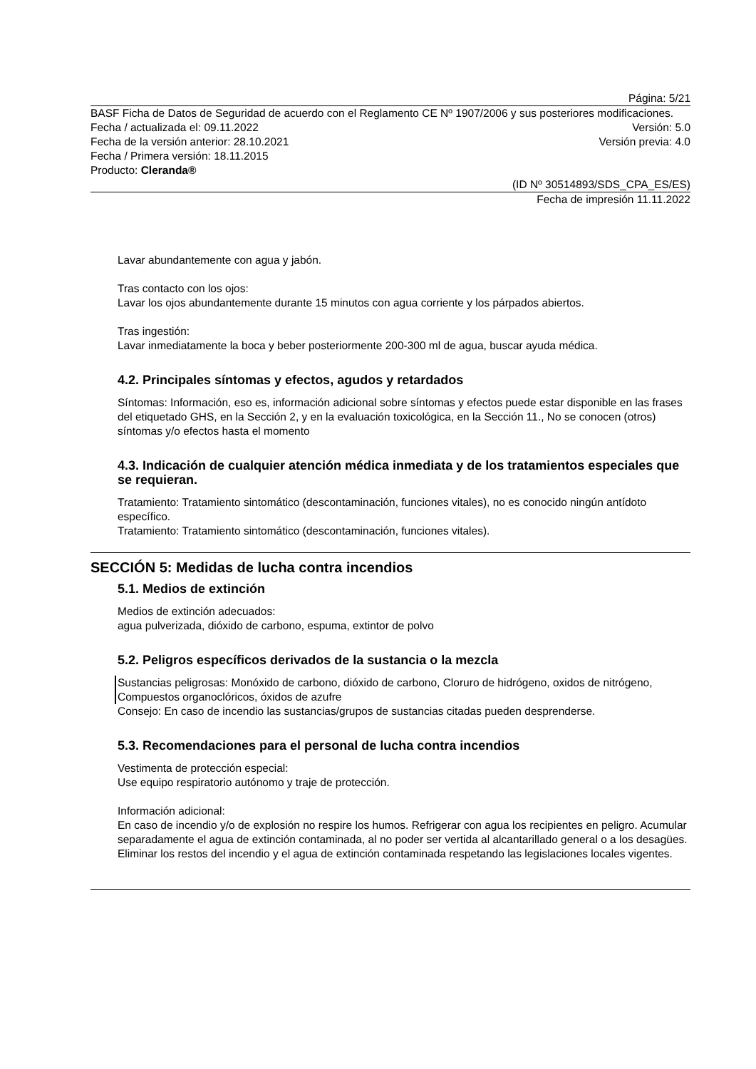Página: 5/21
BASF Ficha de Datos de Seguridad de acuerdo con el Reglamento CE Nº 1907/2006 y sus posteriores modificaciones.
Fecha / actualizada el: 09.11.2022 Versión: 5.0
Fecha de la versión anterior: 28.10.2021 Versión previa: 4.0
Fecha / Primera versión: 18.11.2015
Producto: Cleranda®
(ID Nº 30514893/SDS_CPA_ES/ES)
Fecha de impresión 11.11.2022
Lavar abundantemente con agua y jabón.
Tras contacto con los ojos:
Lavar los ojos abundantemente durante 15 minutos con agua corriente y los párpados abiertos.
Tras ingestión:
Lavar inmediatamente la boca y beber posteriormente 200-300 ml de agua, buscar ayuda médica.
4.2. Principales síntomas y efectos, agudos y retardados
Síntomas: Información, eso es, información adicional sobre síntomas y efectos puede estar disponible en las frases del etiquetado GHS, en la Sección 2, y en la evaluación toxicológica, en la Sección 11., No se conocen (otros) síntomas y/o efectos hasta el momento
4.3. Indicación de cualquier atención médica inmediata y de los tratamientos especiales que se requieran.
Tratamiento: Tratamiento sintomático (descontaminación, funciones vitales), no es conocido ningún antídoto específico.
Tratamiento: Tratamiento sintomático (descontaminación, funciones vitales).
SECCIÓN 5: Medidas de lucha contra incendios
5.1. Medios de extinción
Medios de extinción adecuados:
agua pulverizada, dióxido de carbono, espuma, extintor de polvo
5.2. Peligros específicos derivados de la sustancia o la mezcla
Sustancias peligrosas: Monóxido de carbono, dióxido de carbono, Cloruro de hidrógeno, oxidos de nitrógeno, Compuestos organoclóricos, óxidos de azufre
Consejo: En caso de incendio las sustancias/grupos de sustancias citadas pueden desprenderse.
5.3. Recomendaciones para el personal de lucha contra incendios
Vestimenta de protección especial:
Use equipo respiratorio autónomo y traje de protección.
Información adicional:
En caso de incendio y/o de explosión no respire los humos. Refrigerar con agua los recipientes en peligro. Acumular separadamente el agua de extinción contaminada, al no poder ser vertida al alcantarillado general o a los desagües. Eliminar los restos del incendio y el agua de extinción contaminada respetando las legislaciones locales vigentes.